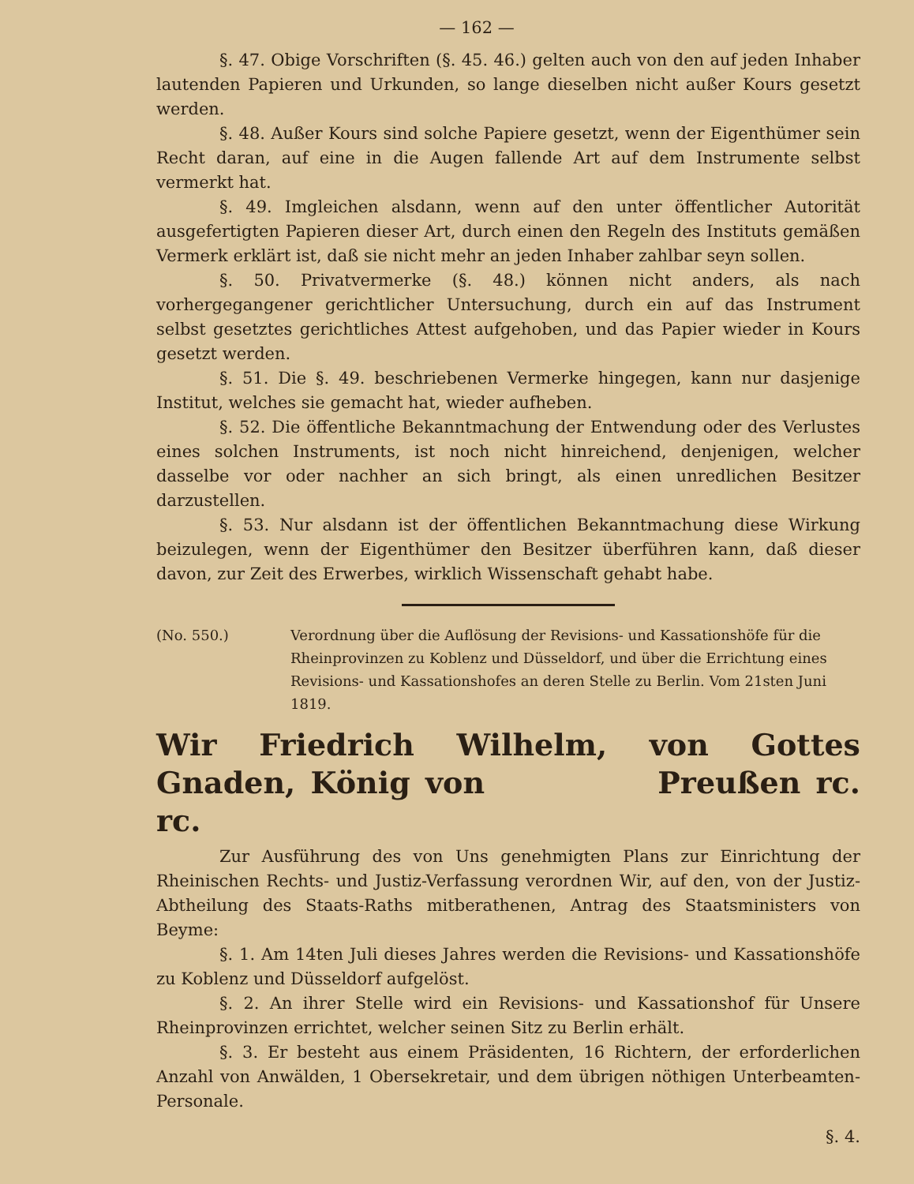— 162 —
§. 47. Obige Vorschriften (§. 45. 46.) gelten auch von den auf jeden Inhaber lautenden Papieren und Urkunden, so lange dieselben nicht außer Kours gesetzt werden.
§. 48. Außer Kours sind solche Papiere gesetzt, wenn der Eigenthümer sein Recht daran, auf eine in die Augen fallende Art auf dem Instrumente selbst vermerkt hat.
§. 49. Imgleichen alsdann, wenn auf den unter öffentlicher Autorität ausgefertigten Papieren dieser Art, durch einen den Regeln des Instituts gemäßen Vermerk erklärt ist, daß sie nicht mehr an jeden Inhaber zahlbar seyn sollen.
§. 50. Privatvermerke (§. 48.) können nicht anders, als nach vorhergegangener gerichtlicher Untersuchung, durch ein auf das Instrument selbst gesetztes gerichtliches Attest aufgehoben, und das Papier wieder in Kours gesetzt werden.
§. 51. Die §. 49. beschriebenen Vermerke hingegen, kann nur dasjenige Institut, welches sie gemacht hat, wieder aufheben.
§. 52. Die öffentliche Bekanntmachung der Entwendung oder des Verlustes eines solchen Instruments, ist noch nicht hinreichend, denjenigen, welcher dasselbe vor oder nachher an sich bringt, als einen unredlichen Besitzer darzustellen.
§. 53. Nur alsdann ist der öffentlichen Bekanntmachung diese Wirkung beizulegen, wenn der Eigenthümer den Besitzer überführen kann, daß dieser davon, zur Zeit des Erwerbes, wirklich Wissenschaft gehabt habe.
(No. 550.) Verordnung über die Auflösung der Revisions- und Kassationshöfe für die Rheinprovinzen zu Koblenz und Düsseldorf, und über die Errichtung eines Revisions- und Kassationshofes an deren Stelle zu Berlin. Vom 21sten Juni 1819.
Wir Friedrich Wilhelm, von Gottes Gnaden, König von Preußen rc. rc.
Zur Ausführung des von Uns genehmigten Plans zur Einrichtung der Rheinischen Rechts- und Justiz-Verfassung verordnen Wir, auf den, von der Justiz-Abtheilung des Staats-Raths mitberathenen, Antrag des Staatsministers von Beyme:
§. 1. Am 14ten Juli dieses Jahres werden die Revisions- und Kassationshöfe zu Koblenz und Düsseldorf aufgelöst.
§. 2. An ihrer Stelle wird ein Revisions- und Kassationshof für Unsere Rheinprovinzen errichtet, welcher seinen Sitz zu Berlin erhält.
§. 3. Er besteht aus einem Präsidenten, 16 Richtern, der erforderlichen Anzahl von Anwälden, 1 Obersekretair, und dem übrigen nöthigen Unterbeamten-Personale.
§. 4.